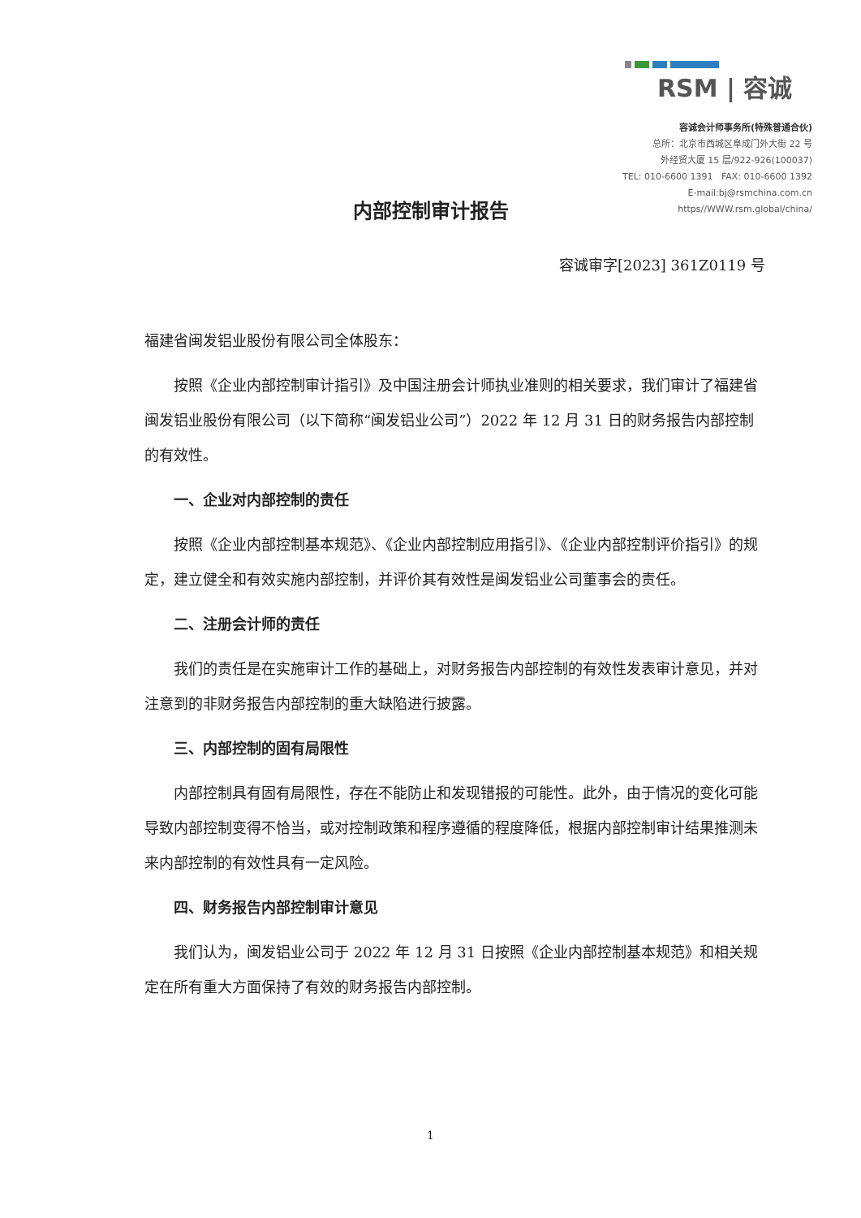RSM | 容诚
容诚会计师事务所(特殊普通合伙)
总所：北京市西城区阜成门外大街 22 号
外经贸大厦 15 层/922-926(100037)
TEL: 010-6600 1391 FAX: 010-6600 1392
E-mail:bj@rsmchina.com.cn
https//WWW.rsm.global/china/
内部控制审计报告
容诚审字[2023] 361Z0119 号
福建省闽发铝业股份有限公司全体股东：
按照《企业内部控制审计指引》及中国注册会计师执业准则的相关要求，我们审计了福建省闽发铝业股份有限公司（以下简称“闽发铝业公司”）2022 年 12 月 31 日的财务报告内部控制的有效性。
一、企业对内部控制的责任
按照《企业内部控制基本规范》、《企业内部控制应用指引》、《企业内部控制评价指引》的规定，建立健全和有效实施内部控制，并评价其有效性是闽发铝业公司董事会的责任。
二、注册会计师的责任
我们的责任是在实施审计工作的基础上，对财务报告内部控制的有效性发表审计意见，并对注意到的非财务报告内部控制的重大缺陷进行披露。
三、内部控制的固有局限性
内部控制具有固有局限性，存在不能防止和发现错报的可能性。此外，由于情况的变化可能导致内部控制变得不恰当，或对控制政策和程序遵循的程度降低，根据内部控制审计结果推测未来内部控制的有效性具有一定风险。
四、财务报告内部控制审计意见
我们认为，闽发铝业公司于 2022 年 12 月 31 日按照《企业内部控制基本规范》和相关规定在所有重大方面保持了有效的财务报告内部控制。
1